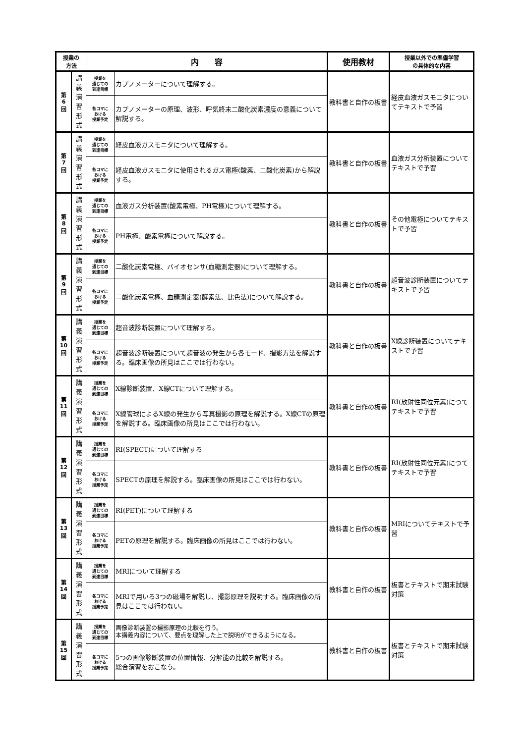| 授業の 方法 | | 内 容 | | 使用教材 | 授業以外での準備学習 の具体的な内容 |
| --- | --- | --- | --- | --- | --- |
| 第 6 回 | 講 義 演 習 形 式 | 授業を 通じての 到達目標 | カプノメーターについて理解する。 | 教科書と自作の板書 | 経皮血液ガスモニタについてテキストで予習 |
| | | 各コマに おける 授業予定 | カプノメーターの原理、波形、呼気終末二酸化炭素濃度の意義について解説する。 | | |
| 第 7 回 | 講 義 演 習 形 式 | 授業を 通じての 到達目標 | 経皮血液ガスモニタについて理解する。 | 教科書と自作の板書 | 血液ガス分析装置についてテキストで予習 |
| | | 各コマに おける 授業予定 | 経皮血液ガスモニタに使用されるガス電極(酸素、二酸化炭素)から解説する。 | | |
| 第 8 回 | 講 義 演 習 形 式 | 授業を 通じての 到達目標 | 血液ガス分析装置(酸素電極、PH電極)について理解する。 | 教科書と自作の板書 | その他電極についてテキストで予習 |
| | | 各コマに おける 授業予定 | PH電極、酸素電極について解説する。 | | |
| 第 9 回 | 講 義 演 習 形 式 | 授業を 通じての 到達目標 | 二酸化炭素電極、バイオセンサ(血糖測定器)について理解する。 | 教科書と自作の板書 | 超音波診断装置についてテキストで予習 |
| | | 各コマに おける 授業予定 | 二酸化炭素電極、血糖測定器(酵素法、比色法)について解説する。 | | |
| 第 10 回 | 講 義 演 習 形 式 | 授業を 通じての 到達目標 | 超音波診断装置について理解する。 | 教科書と自作の板書 | X線診断装置についてテキストで予習 |
| | | 各コマに おける 授業予定 | 超音波診断装置について超音波の発生から各モード、撮影方法を解説する。臨床画像の所見はここでは行わない。 | | |
| 第 11 回 | 講 義 演 習 形 式 | 授業を 通じての 到達目標 | X線診断装置、X線CTについて理解する。 | 教科書と自作の板書 | RI(放射性同位元素)につてテキストで予習 |
| | | 各コマに おける 授業予定 | X線管球によるX線の発生から写真撮影の原理を解説する。X線CTの原理を解説する。臨床画像の所見はここでは行わない。 | | |
| 第 12 回 | 講 義 演 習 形 式 | 授業を 通じての 到達目標 | RI(SPECT)について理解する | 教科書と自作の板書 | RI(放射性同位元素)につてテキストで予習 |
| | | 各コマに おける 授業予定 | SPECTの原理を解説する。臨床画像の所見はここでは行わない。 | | |
| 第 13 回 | 講 義 演 習 形 式 | 授業を 通じての 到達目標 | RI(PET)について理解する | 教科書と自作の板書 | MRIについてテキストで予習 |
| | | 各コマに おける 授業予定 | PETの原理を解説する。臨床画像の所見はここでは行わない。 | | |
| 第 14 回 | 講 義 演 習 形 式 | 授業を 通じての 到達目標 | MRIについて理解する | 教科書と自作の板書 | 板書とテキストで期末試験対策 |
| | | 各コマに おける 授業予定 | MRIで用いる3つの磁場を解説し、撮影原理を説明する。臨床画像の所見はここでは行わない。 | | |
| 第 15 回 | 講 義 演 習 形 式 | 授業を 通じての 到達目標 | 画像診断装置の撮影原理の比較を行う。 本講義内容について、要点を理解した上で説明ができるようになる。 | 教科書と自作の板書 | 板書とテキストで期末試験対策 |
| | | 各コマに おける 授業予定 | 5つの画像診断装置の位置情報、分解能の比較を解説する。 総合演習をおこなう。 | | |